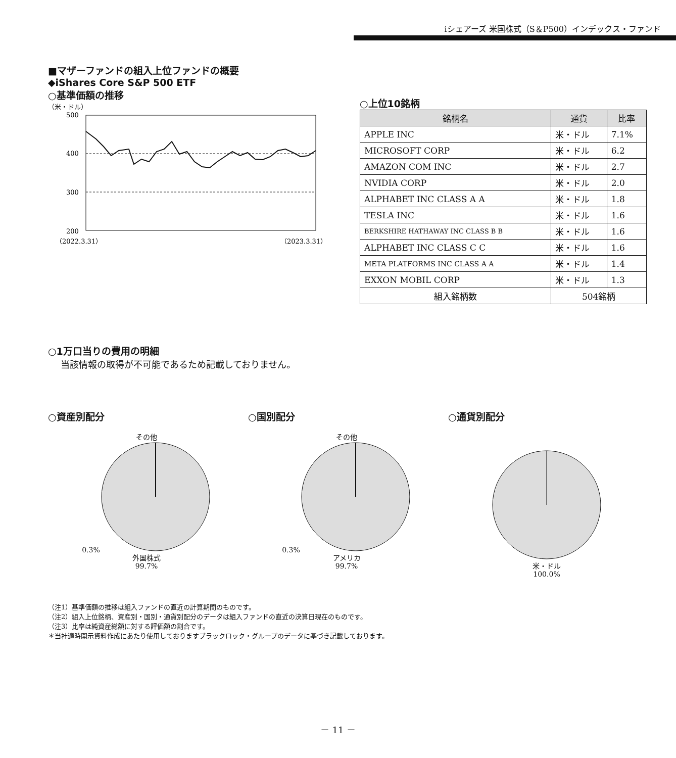iシェアーズ 米国株式（S＆P500）インデックス・ファンド
■マザーファンドの組入上位ファンドの概要
◆iShares Core S&P 500 ETF
○基準価額の推移
（米・ドル）
500
400
300
200
（2022.3.31）
（2023.3.31）
○上位10銘柄
| 銘柄名 | 通貨 | 比率 |
| --- | --- | --- |
| APPLE INC | 米・ドル | 7.1% |
| MICROSOFT CORP | 米・ドル | 6.2 |
| AMAZON COM INC | 米・ドル | 2.7 |
| NVIDIA CORP | 米・ドル | 2.0 |
| ALPHABET INC CLASS A A | 米・ドル | 1.8 |
| TESLA INC | 米・ドル | 1.6 |
| BERKSHIRE HATHAWAY INC CLASS B B | 米・ドル | 1.6 |
| ALPHABET INC CLASS C C | 米・ドル | 1.6 |
| META PLATFORMS INC CLASS A A | 米・ドル | 1.4 |
| EXXON MOBIL CORP | 米・ドル | 1.3 |
| 組入銘柄数 | 504銘柄 | |
○1万口当りの費用の明細
当該情報の取得が不可能であるため記載しておりません。
○資産別配分
その他
0.3%
外国株式
99.7%
○国別配分
その他
0.3%
アメリカ
99.7%
○通貨別配分
米・ドル
100.0%
（注1）基準価額の推移は組入ファンドの直近の計算期間のものです。
（注2）組入上位銘柄、資産別・国別・通貨別配分のデータは組入ファンドの直近の決算日現在のものです。
（注3）比率は純資産総額に対する評価額の割合です。
＊当社適時開示資料作成にあたり使用しておりますブラックロック・グループのデータに基づき記載しております。
－ 11 －